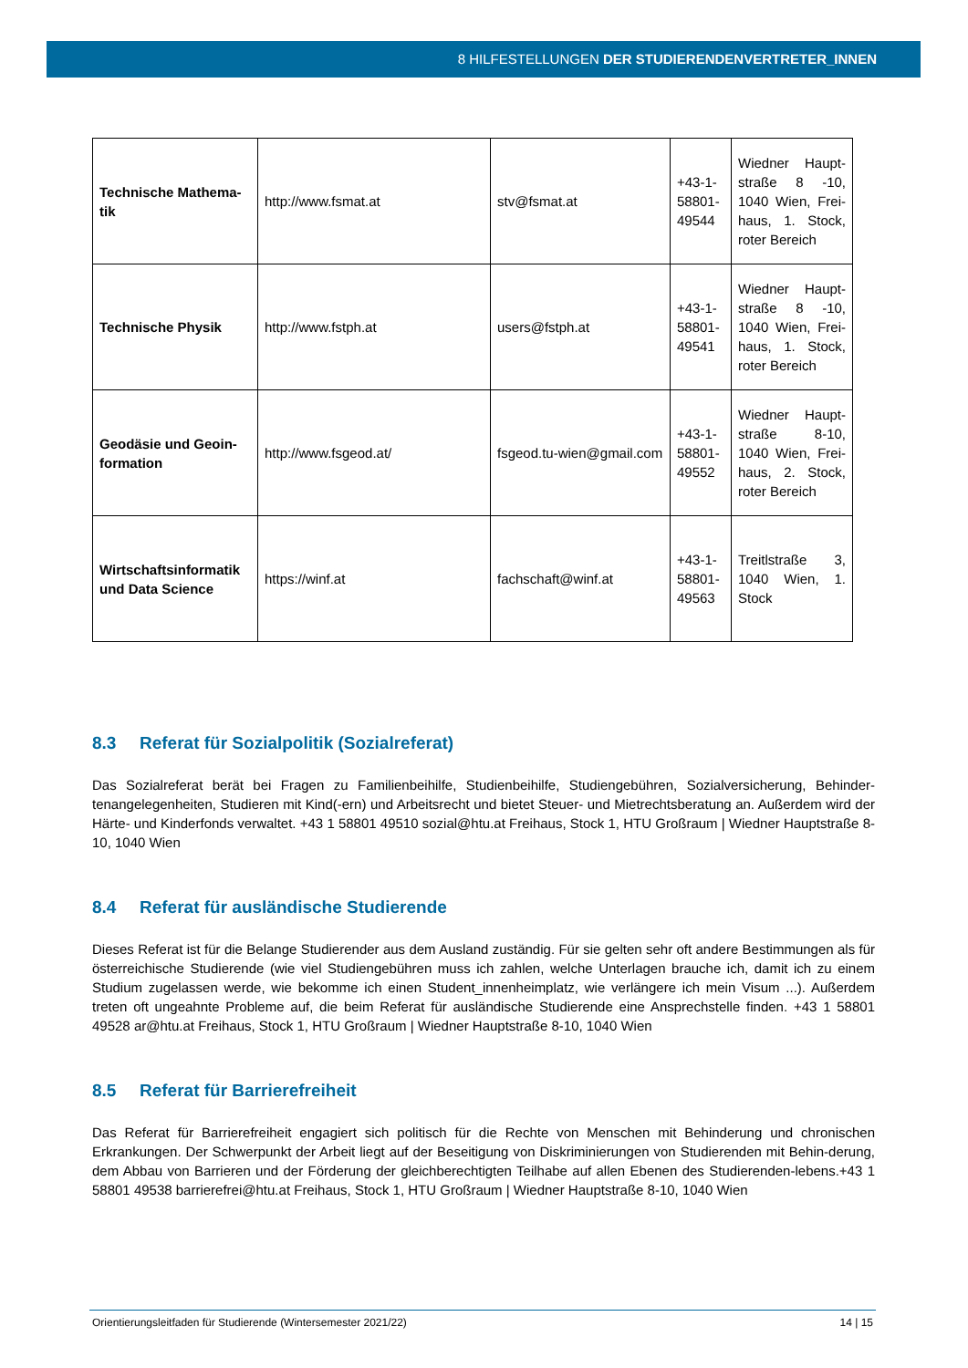8 HILFESTELLUNGEN DER STUDIERENDENVERTRETER_INNEN
| Technische Mathema-tik | http://www.fsmat.at | stv@fsmat.at | +43-1-58801-49544 | Wiedner Haupt-straße 8 -10, 1040 Wien, Frei-haus, 1. Stock, roter Bereich |
| Technische Physik | http://www.fstph.at | users@fstph.at | +43-1-58801-49541 | Wiedner Haupt-straße 8 -10, 1040 Wien, Frei-haus, 1. Stock, roter Bereich |
| Geodäsie und Geoin-formation | http://www.fsgeod.at/ | fsgeod.tu-wien@gmail.com | +43-1-58801-49552 | Wiedner Haupt-straße 8-10, 1040 Wien, Frei-haus, 2. Stock, roter Bereich |
| Wirtschaftsinformatik und Data Science | https://winf.at | fachschaft@winf.at | +43-1-58801-49563 | Treitlstraße 3, 1040 Wien, 1. Stock |
8.3 Referat für Sozialpolitik (Sozialreferat)
Das Sozialreferat berät bei Fragen zu Familienbeihilfe, Studienbeihilfe, Studiengebühren, Sozialversicherung, Behinder-tenangelegenheiten, Studieren mit Kind(-ern) und Arbeitsrecht und bietet Steuer- und Mietrechtsberatung an. Außerdem wird der Härte- und Kinderfonds verwaltet. +43 1 58801 49510 sozial@htu.at Freihaus, Stock 1, HTU Großraum | Wiedner Hauptstraße 8-10, 1040 Wien
8.4 Referat für ausländische Studierende
Dieses Referat ist für die Belange Studierender aus dem Ausland zuständig. Für sie gelten sehr oft andere Bestimmungen als für österreichische Studierende (wie viel Studiengebühren muss ich zahlen, welche Unterlagen brauche ich, damit ich zu einem Studium zugelassen werde, wie bekomme ich einen Student_innenheimplatz, wie verlängere ich mein Visum ...). Außerdem treten oft ungeahnte Probleme auf, die beim Referat für ausländische Studierende eine Ansprechstelle finden. +43 1 58801 49528 ar@htu.at Freihaus, Stock 1, HTU Großraum | Wiedner Hauptstraße 8-10, 1040 Wien
8.5 Referat für Barrierefreiheit
Das Referat für Barrierefreiheit engagiert sich politisch für die Rechte von Menschen mit Behinderung und chronischen Erkrankungen. Der Schwerpunkt der Arbeit liegt auf der Beseitigung von Diskriminierungen von Studierenden mit Behin-derung, dem Abbau von Barrieren und der Förderung der gleichberechtigten Teilhabe auf allen Ebenen des Studierenden-lebens.+43 1 58801 49538 barrierefrei@htu.at Freihaus, Stock 1, HTU Großraum | Wiedner Hauptstraße 8-10, 1040 Wien
Orientierungsleitfaden für Studierende (Wintersemester 2021/22) 14 | 15